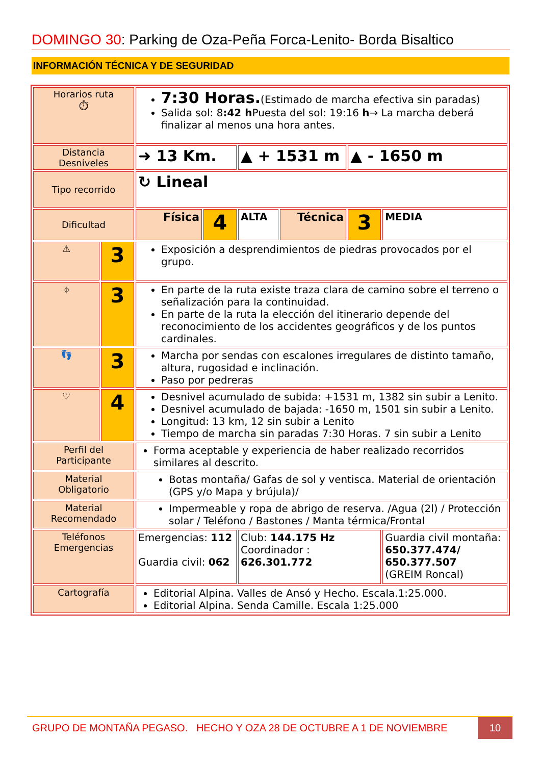DOMINGO 30: Parking de Oza-Peña Forca-Lenito- Borda Bisaltico
INFORMACIÓN TÉCNICA Y DE SEGURIDAD
| Horarios ruta ⏱ | | 7:30 Horas. (Estimado de marcha efectiva sin paradas) Salida sol: 8 :42 h Puesta del sol: 19:16 h → La marcha deberá finalizar al menos una hora antes. | | | | | |
| Distancia Desniveles | | ➜ 13 Km. | | ▲ + 1531 m | | ▲ - 1650 m | |
| Tipo recorrido | | ↻ Lineal | | | | | |
| Dificultad | | Física | 4 | ALTA | Técnica | 3 | MEDIA |
| ⚠ | 3 | Exposición a desprendimientos de piedras provocados por el grupo. | | | | | |
| ⌖ | 3 | En parte de la ruta existe traza clara de camino sobre el terreno o señalización para la continuidad. En parte de la ruta la elección del itinerario depende del reconocimiento de los accidentes geográficos y de los puntos cardinales. | | | | | |
| 👣 | 3 | Marcha por sendas con escalones irregulares de distinto tamaño, altura, rugosidad e inclinación. Paso por pedreras | | | | | |
| ♡ | 4 | Desnivel acumulado de subida: +1531 m, 1382 sin subir a Lenito. Desnivel acumulado de bajada: -1650 m, 1501 sin subir a Lenito. Longitud: 13 km, 12 sin subir a Lenito Tiempo de marcha sin paradas 7:30 Horas. 7 sin subir a Lenito | | | | | |
| Perfil del Participante | | Forma aceptable y experiencia de haber realizado recorridos similares al descrito. | | | | | |
| Material Obligatorio | | Botas montaña/ Gafas de sol y ventisca. Material de orientación (GPS y/o Mapa y brújula)/ | | | | | |
| Material Recomendado | | Impermeable y ropa de abrigo de reserva. /Agua (2l) / Protección solar / Teléfono / Bastones / Manta térmica/Frontal | | | | | |
| Teléfonos Emergencias | | Emergencias: 112 Guardia civil: 062 | | Club: 144.175 Hz Coordinador : 626.301.772 | | | Guardia civil montaña: 650.377.474/ 650.377.507 (GREIM Roncal) |
| Cartografía | | Editorial Alpina. Valles de Ansó y Hecho. Escala.1:25.000. Editorial Alpina. Senda Camille. Escala 1:25.000 | | | | | |
GRUPO DE MONTAÑA PEGASO. HECHO Y OZA 28 DE OCTUBRE A 1 DE NOVIEMBRE
10